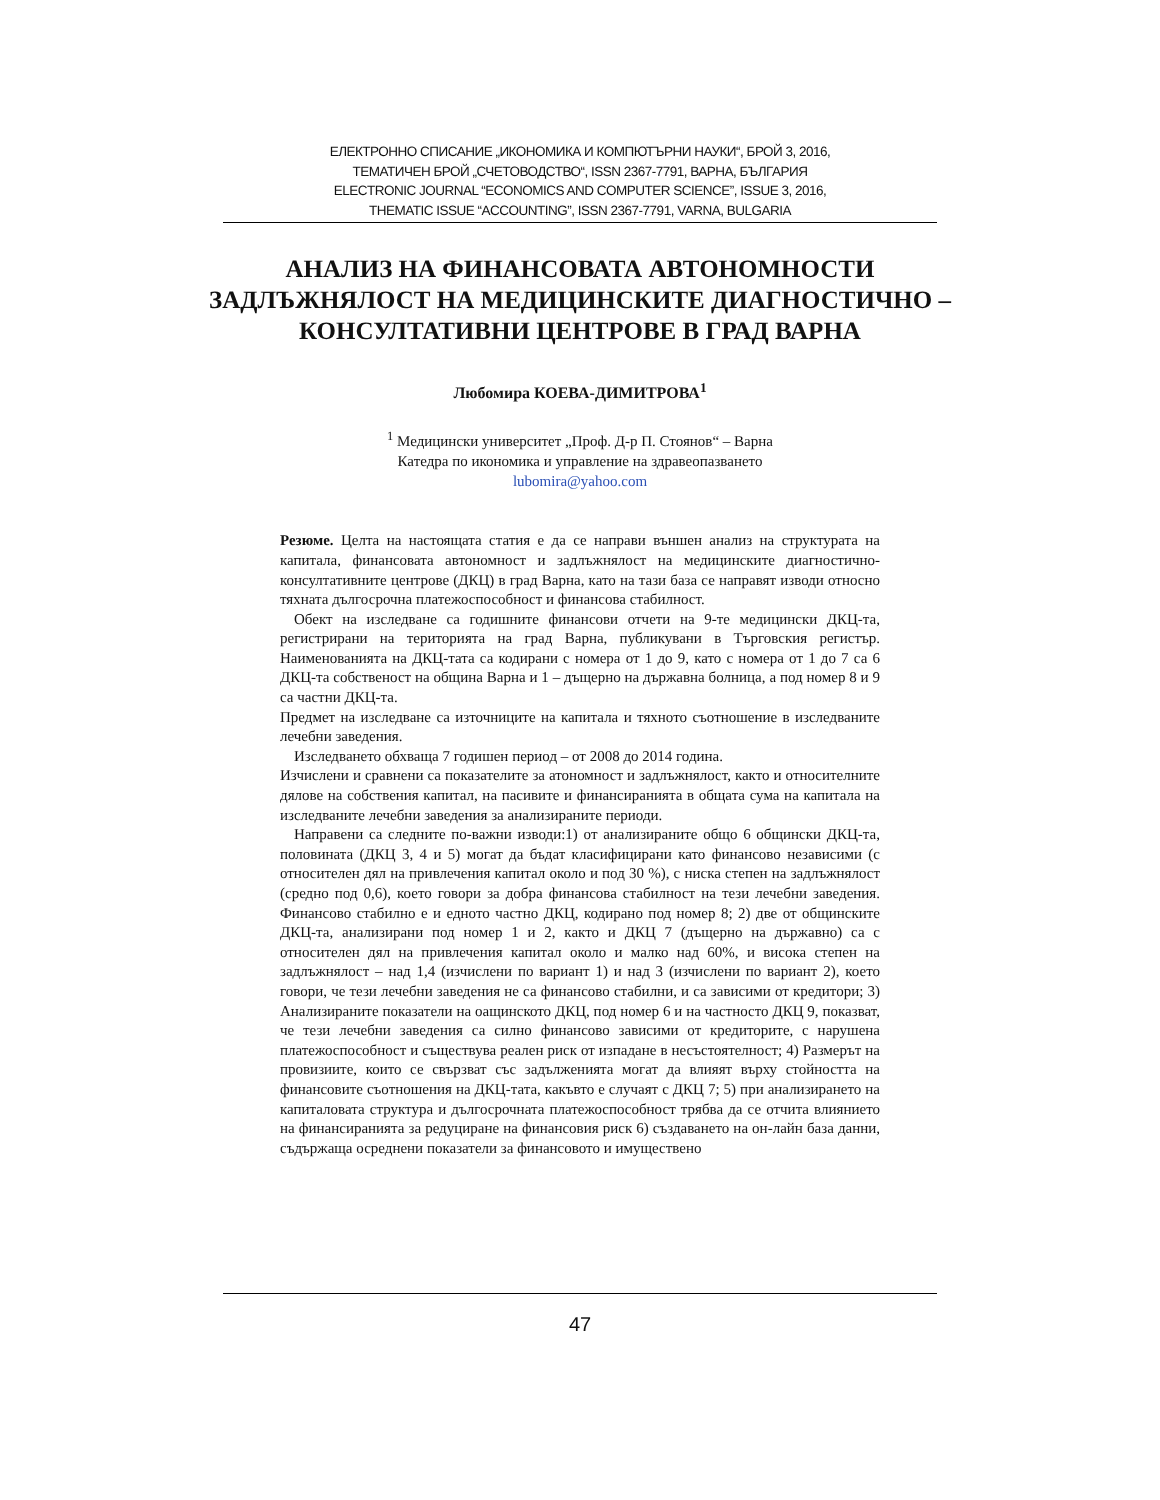ЕЛЕКТРОННО СПИСАНИЕ „ИКОНОМИКА И КОМПЮТЪРНИ НАУКИ“, БРОЙ 3, 2016,
ТЕМАТИЧЕН БРОЙ „СЧЕТОВОДСТВО“, ISSN 2367-7791, ВАРНА, БЪЛГАРИЯ
ELECTRONIC JOURNAL “ECONOMICS AND COMPUTER SCIENCE”, ISSUE 3, 2016,
THEMATIC ISSUE “ACCOUNTING”, ISSN 2367-7791, VARNA, BULGARIA
АНАЛИЗ НА ФИНАНСОВАТА АВТОНОМНОСТИ ЗАДЛЪЖНЯЛОСТ НА МЕДИЦИНСКИТЕ ДИАГНОСТИЧНО – КОНСУЛТАТИВНИ ЦЕНТРОВЕ В ГРАД ВАРНА
Любомира КОЕВА-ДИМИТРОВА<sup>1</sup>
<sup>1</sup> Медицински университет „Проф. Д-р П. Стоянов“ – Варна
Катедра по икономика и управление на здравеопазването
lubomira@yahoo.com
Резюме. Целта на настоящата статия е да се направи външен анализ на структурата на капитала, финансовата автономност и задлъжнялост на медицинските диагностично-консултативните центрове (ДКЦ) в град Варна, като на тази база се направят изводи относно тяхната дългосрочна платежоспособност и финансова стабилност.
Обект на изследване са годишните финансови отчети на 9-те медицински ДКЦ-та, регистрирани на територията на град Варна, публикувани в Търговския регистър. Наименованията на ДКЦ-тата са кодирани с номера от 1 до 9, като с номера от 1 до 7 са 6 ДКЦ-та собственост на община Варна и 1 – дъщерно на държавна болница, а под номер 8 и 9 са частни ДКЦ-та.
Предмет на изследване са източниците на капитала и тяхното съотношение в изследваните лечебни заведения.
Изследването обхваща 7 годишен период – от 2008 до 2014 година.
Изчислени и сравнени са показателите за атономност и задлъжнялост, както и относителните дялове на собствения капитал, на пасивите и финансиранията в общата сума на капитала на изследваните лечебни заведения за анализираните периоди.
Направени са следните по-важни изводи:1) от анализираните общо 6 общински ДКЦ-та, половината (ДКЦ 3, 4 и 5) могат да бъдат класифицирани като финансово независими (с относителен дял на привлечения капитал около и под 30 %), с ниска степен на задлъжнялост (средно под 0,6), което говори за добра финансова стабилност на тези лечебни заведения. Финансово стабилно е и едното частно ДКЦ, кодирано под номер 8; 2) две от общинските ДКЦ-та, анализирани под номер 1 и 2, както и ДКЦ 7 (дъщерно на държавно) са с относителен дял на привлечения капитал около и малко над 60%, и висока степен на задлъжнялост – над 1,4 (изчислени по вариант 1) и над 3 (изчислени по вариант 2), което говори, че тези лечебни заведения не са финансово стабилни, и са зависими от кредитори; 3) Анализираните показатели на оащинското ДКЦ, под номер 6 и на частносто ДКЦ 9, показват, че тези лечебни заведения са силно финансово зависими от кредиторите, с нарушена платежоспособност и съществува реален риск от изпадане в несъстоятелност; 4) Размерът на провизиите, които се свързват със задълженията могат да влияят върху стойността на финансовите съотношения на ДКЦ-тата, какъвто е случаят с ДКЦ 7; 5) при анализирането на капиталовата структура и дългосрочната платежоспособност трябва да се отчита влиянието на финансиранията за редуциране на финансовия риск 6) създаването на он-лайн база данни, съдържаща осреднени показатели за финансовото и имуществено
47